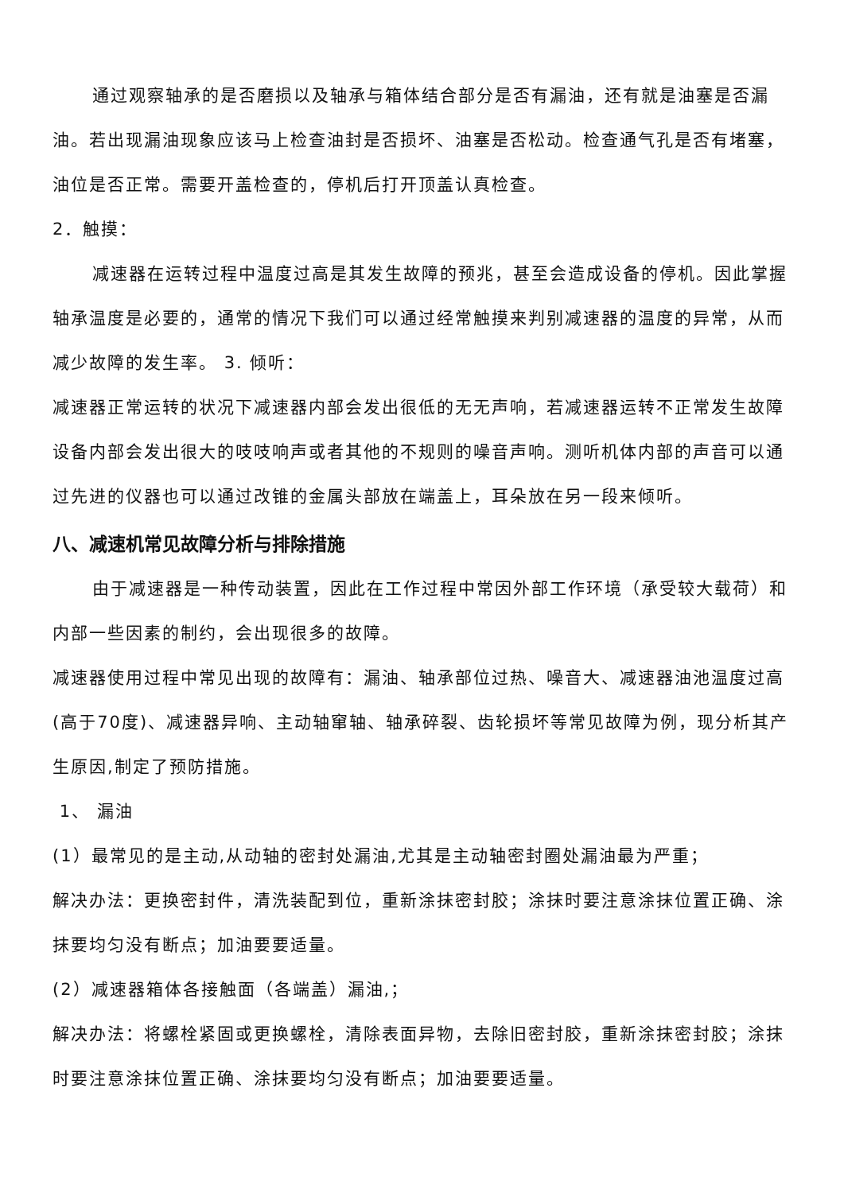通过观察轴承的是否磨损以及轴承与箱体结合部分是否有漏油，还有就是油塞是否漏油。若出现漏油现象应该马上检查油封是否损坏、油塞是否松动。检查通气孔是否有堵塞，油位是否正常。需要开盖检查的，停机后打开顶盖认真检查。
2．触摸：
减速器在运转过程中温度过高是其发生故障的预兆，甚至会造成设备的停机。因此掌握轴承温度是必要的，通常的情况下我们可以通过经常触摸来判别减速器的温度的异常，从而减少故障的发生率。 3. 倾听：
减速器正常运转的状况下减速器内部会发出很低的无无声响，若减速器运转不正常发生故障设备内部会发出很大的吱吱响声或者其他的不规则的噪音声响。测听机体内部的声音可以通过先进的仪器也可以通过改锥的金属头部放在端盖上，耳朵放在另一段来倾听。
八、减速机常见故障分析与排除措施
由于减速器是一种传动装置，因此在工作过程中常因外部工作环境（承受较大载荷）和内部一些因素的制约，会出现很多的故障。
减速器使用过程中常见出现的故障有：漏油、轴承部位过热、噪音大、减速器油池温度过高(高于70度)、减速器异响、主动轴窜轴、轴承碎裂、齿轮损坏等常见故障为例，现分析其产生原因,制定了预防措施。
1、 漏油
(1）最常见的是主动,从动轴的密封处漏油,尤其是主动轴密封圈处漏油最为严重；
解决办法：更换密封件，清洗装配到位，重新涂抹密封胶；涂抹时要注意涂抹位置正确、涂抹要均匀没有断点；加油要要适量。
(2）减速器箱体各接触面（各端盖）漏油,；
解决办法：将螺栓紧固或更换螺栓，清除表面异物，去除旧密封胶，重新涂抹密封胶；涂抹时要注意涂抹位置正确、涂抹要均匀没有断点；加油要要适量。